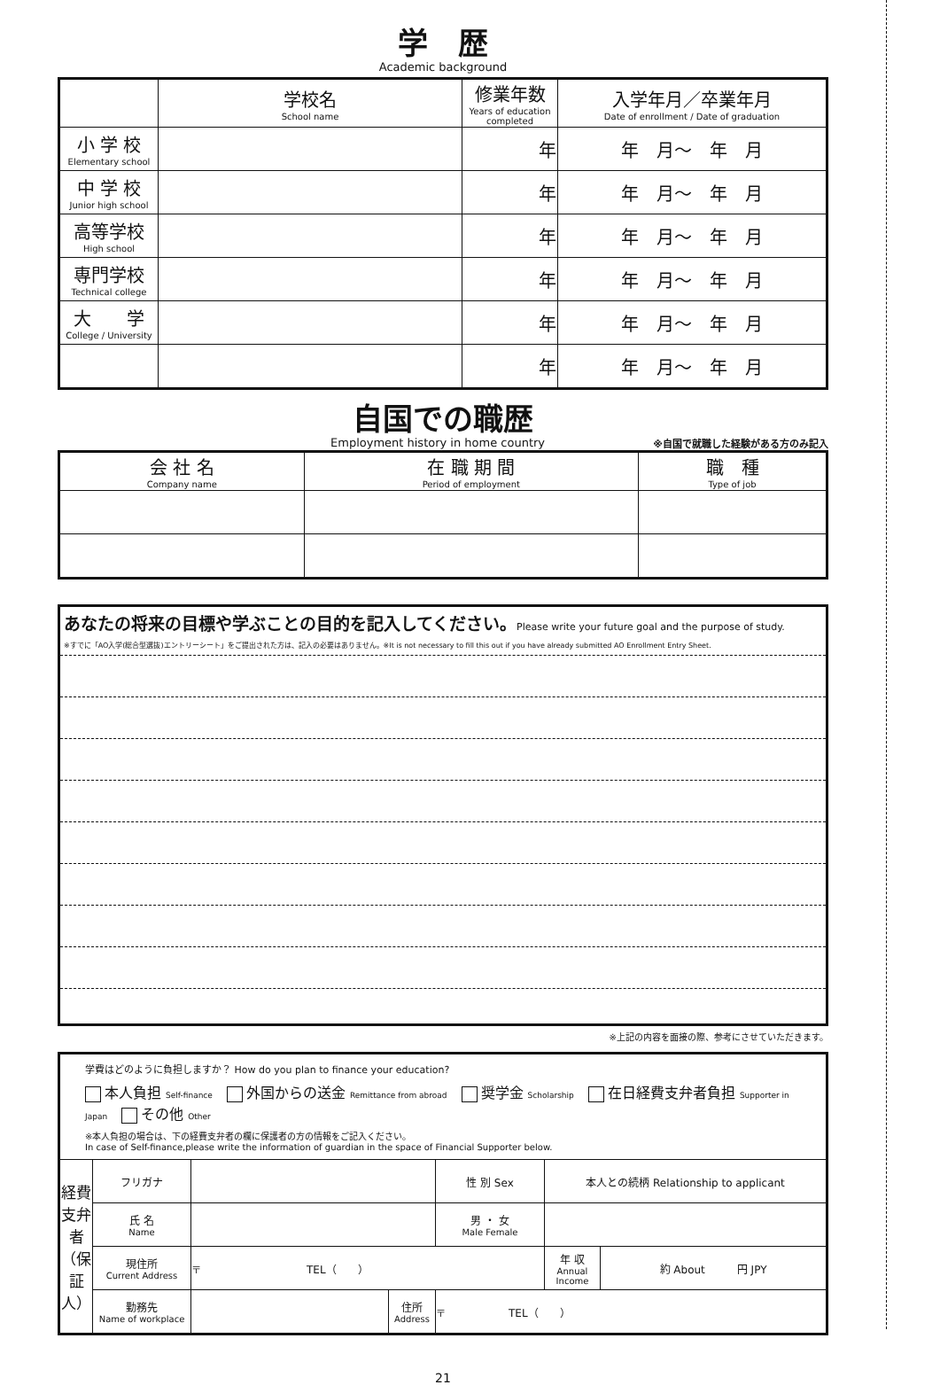学　歴
Academic background
| | 学校名 School name | 修業年数 Years of education completed | 入学年月／卒業年月 Date of enrollment / Date of graduation |
| --- | --- | --- | --- |
| 小 学 校 Elementary school | | 年 | 年 月～ 年 月 |
| 中 学 校 Junior high school | | 年 | 年 月～ 年 月 |
| 高等学校 High school | | 年 | 年 月～ 年 月 |
| 専門学校 Technical college | | 年 | 年 月～ 年 月 |
| 大 学 College / University | | 年 | 年 月～ 年 月 |
| | | 年 | 年 月～ 年 月 |
自国での職歴
Employment history in home country ※自国で就職した経験がある方のみ記入
| 会 社 名 Company name | 在 職 期 間 Period of employment | 職 種 Type of job |
| --- | --- | --- |
あなたの将来の目標や学ぶことの目的を記入してください。Please write your future goal and the purpose of study.
※すでに「AO入学(総合型選抜)エントリーシート」をご提出された方は、記入の必要はありません。※It is not necessary to fill this out if you have already submitted AO Enrollment Entry Sheet.
※上記の内容を面接の際、参考にさせていただきます。
学費はどのように負担しますか？ How do you plan to finance your education?
本人負担 Self-finance　 外国からの送金 Remittance from abroad　 奨学金 Scholarship　 在日経費支弁者負担 Supporter in Japan　 その他 Other
※本人負担の場合は、下の経費支弁者の欄に保護者の方の情報をご記入ください。
In case of Self-finance,please write the information of guardian in the space of Financial Supporter below.
| 経費支弁者（保証人） | フリガナ | | | | 性 別 Sex | 本人との続柄 Relationship to applicant | |
| | 氏 名 Name | | | | 男 ・ 女 Male Female | | |
| | 現住所 Current Address | 〒 TEL（ ） | | | | 年 収 Annual Income | 約 About 円 JPY |
| | 勤務先 Name of workplace | | 住所 Address | 〒 TEL（ ） | | | |
21